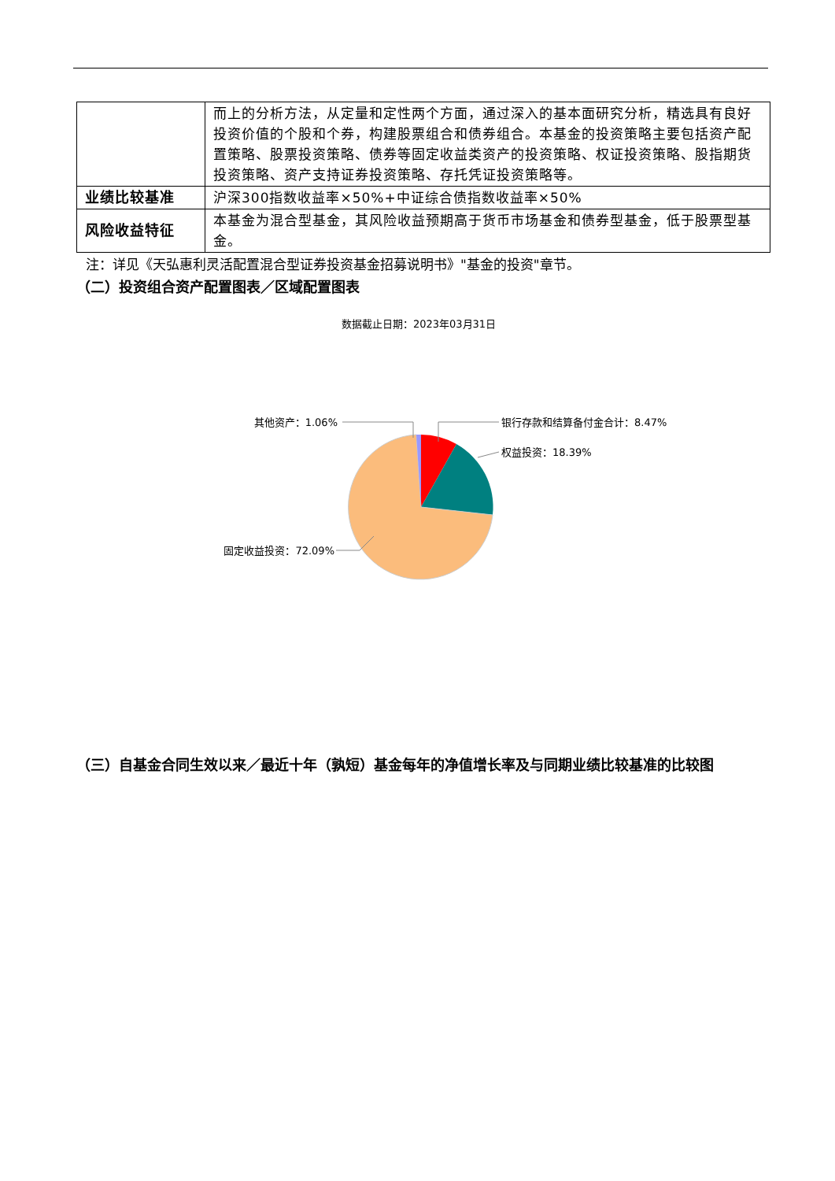| | 而上的分析方法，从定量和定性两个方面，通过深入的基本面研究分析，精选具有良好投资价值的个股和个券，构建股票组合和债券组合。本基金的投资策略主要包括资产配置策略、股票投资策略、债券等固定收益类资产的投资策略、权证投资策略、股指期货投资策略、资产支持证券投资策略、存托凭证投资策略等。 |
| 业绩比较基准 | 沪深300指数收益率×50%+中证综合债指数收益率×50% |
| 风险收益特征 | 本基金为混合型基金，其风险收益预期高于货币市场基金和债券型基金，低于股票型基金。 |
注：详见《天弘惠利灵活配置混合型证券投资基金招募说明书》"基金的投资"章节。
（二）投资组合资产配置图表／区域配置图表
数据截止日期：2023年03月31日
其他资产：1.06%
银行存款和结算备付金合计：8.47%
权益投资：18.39%
固定收益投资：72.09%
（三）自基金合同生效以来／最近十年（孰短）基金每年的净值增长率及与同期业绩比较基准的比较图